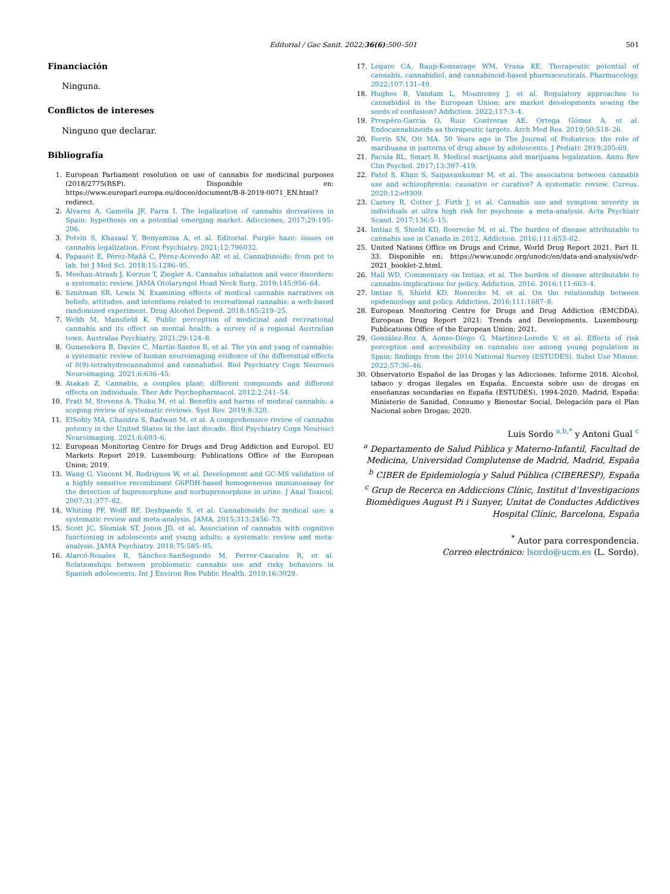Editorial / Gac Sanit. 2022;36(6):500–501 501
Financiación
Ninguna.
Conflictos de intereses
Ninguno que declarar.
Bibliografía
1. European Parliament resolution on use of cannabis for medicinal purposes (2018/2775(RSP). Disponible en: https://www.europarl.europa.eu/doceo/document/B-8-2019-0071_EN.html?redirect.
2. Álvarez A, Gamella JF, Parra I. The legalization of cannabis derivatives in Spain: hypothesis on a potential emerging market. Adicciones. 2017;29:195–206.
3. Potvin S, Khazaal Y, Benyamina A, et al. Editorial. Purple haze: issues on cannabis legalization. Front Psychiatry. 2021;12:796032.
4. Papaseit E, Pérez-Mañá C, Pérez-Acevedo AP, et al. Cannabinoids: from pot to lab. Int J Med Sci. 2018;15:1286–95.
5. Meehan-Atrash J, Korzun T, Ziegler A. Cannabis inhalation and voice disorders: a systematic review. JAMA Otolaryngol Head Neck Surg. 2019;145:956–64.
6. Sznitman SR, Lewis N. Examining effects of medical cannabis narratives on beliefs, attitudes, and intentions related to recreational cannabis: a web-based randomized experiment. Drug Alcohol Depend. 2018;185:219–25.
7. Webb M, Mansfield K. Public perception of medicinal and recreational cannabis and its effect on mental health: a survey of a regional Australian town. Australas Psychiatry. 2021;29:124–8.
8. Gunasekera B, Davies C, Martin-Santos R, et al. The yin and yang of cannabis: a systematic review of human neuroimaging evidence of the differential effects of δ(9)-tetrahydrocannabinol and cannabidiol. Biol Psychiatry Cogn Neurosci Neuroimaging. 2021;6:636–45.
9. Atakan Z. Cannabis, a complex plant: different compounds and different effects on individuals. Ther Adv Psychopharmacol. 2012;2:241–54.
10. Pratt M, Stevens A, Thuku M, et al. Benefits and harms of medical cannabis: a scoping review of systematic reviews. Syst Rev. 2019;8:320.
11. ElSohly MA, Chandra S, Radwan M, et al. A comprehensive review of cannabis potency in the United States in the last decade. Biol Psychiatry Cogn Neurosci Neuroimaging. 2021;6:603–6.
12. European Monitoring Centre for Drugs and Drug Addiction and Europol. EU Markets Report 2019. Luxembourg: Publications Office of the European Union; 2019.
13. Wang G, Vincent M, Rodrigues W, et al. Development and GC-MS validation of a highly sensitive recombinant G6PDH-based homogeneous immunoassay for the detection of buprenorphine and norbuprenorphine in urine. J Anal Toxicol. 2007;31:377–82.
14. Whiting PF, Wolff RF, Deshpande S, et al. Cannabinoids for medical use: a systematic review and meta-analysis. JAMA. 2015;313:2456–73.
15. Scott JC, Slomiak ST, Jones JD, et al. Association of cannabis with cognitive functioning in adolescents and young adults: a systematic review and meta-analysis. JAMA Psychiatry. 2018;75:585–95.
16. Alarcó-Rosales R, Sánchez-SanSegundo M, Ferrer-Cascales R, et al. Relationships between problematic cannabis use and risky behaviors in Spanish adolescents. Int J Environ Res Public Health. 2019;16:3029.
17. Legare CA, Raup-Konsavage WM, Vrana KE. Therapeutic potential of cannabis, cannabidiol, and cannabinoid-based pharmaceuticals. Pharmacology. 2022;107:131–49.
18. Hughes B, Vandam L, Mounteney J, et al. Regulatory approaches to cannabidiol in the European Union: are market developments sowing the seeds of confusion? Addiction. 2022;117:3–4.
19. Prospéro-García O, Ruiz Contreras AE, Ortega Gómez A, et al. Endocannabinoids as therapeutic targets. Arch Med Res. 2019;50:518–26.
20. Ferrin SN, Ott MA. 50 Years ago in The Journal of Pediatrics: the role of marihuana in patterns of drug abuse by adolescents. J Pediatr. 2019;205:69.
21. Pacula RL, Smart R. Medical marijuana and marijuana legalization. Annu Rev Clin Psychol. 2017;13:397–419.
22. Patel S, Khan S, Saipavankumar M, et al. The association between cannabis use and schizophrenia: causative or curative? A systematic review. Cureus. 2020;12:e9309.
23. Carney R, Cotter J, Firth J, et al. Cannabis use and symptom severity in individuals at ultra high risk for psychosis: a meta-analysis. Acta Psychiatr Scand. 2017;136:5–15.
24. Imtiaz S, Shield KD, Roerecke M, et al. The burden of disease attributable to cannabis use in Canada in 2012. Addiction. 2016;111:653–62.
25. United Nations Office on Drugs and Crime, World Drug Report 2021. Part II. 33. Disponible en: https://www.unodc.org/unodc/en/data-and-analysis/wdr-2021_booklet-2.html.
26. Hall WD, Commentary on Imtiaz, et al. The burden of disease attributable to cannabis-implications for policy. Addiction. 2016. 2016;111:663–4.
27. Imtiaz S, Shield KD, Roerecke M, et al. On the relationship between epidemiology and policy. Addiction. 2016;111:1687–8.
28. European Monitoring Centre for Drugs and Drug Addiction (EMCDDA). European Drug Report 2021: Trends and Developments. Luxembourg: Publications Office of the European Union; 2021.
29. González-Roz A, Aonso-Diego G, Martínez-Loredo V, et al. Effects of risk perception and accessibility on cannabis use among young population in Spain: findings from the 2016 National Survey (ESTUDES). Subst Use Misuse. 2022;57:36–46.
30. Observatorio Español de las Drogas y las Adicciones. Informe 2018. Alcohol, tabaco y drogas ilegales en España. Encuesta sobre uso de drogas en enseñanzas secundarias en España (ESTUDES), 1994-2020. Madrid, España: Ministerio de Sanidad, Consumo y Bienestar Social, Delegación para el Plan Nacional sobre Drogas; 2020.
Luis Sordo <sup>a,b,*</sup> y Antoni Gual <sup>c</sup>
<sup>a</sup> Departamento de Salud Pública y Materno-Infantil, Facultad de Medicina, Universidad Complutense de Madrid, Madrid, España
<sup>b</sup> CIBER de Epidemiología y Salud Pública (CIBERESP), España
<sup>c</sup> Grup de Recerca en Addiccions Clínic, Institut d’Investigacions Biomèdiques August Pi i Sunyer, Unitat de Conductes Addictives Hospital Clínic, Barcelona, España
<sup>*</sup> Autor para correspondencia.
Correo electrónico: lsordo@ucm.es (L. Sordo).